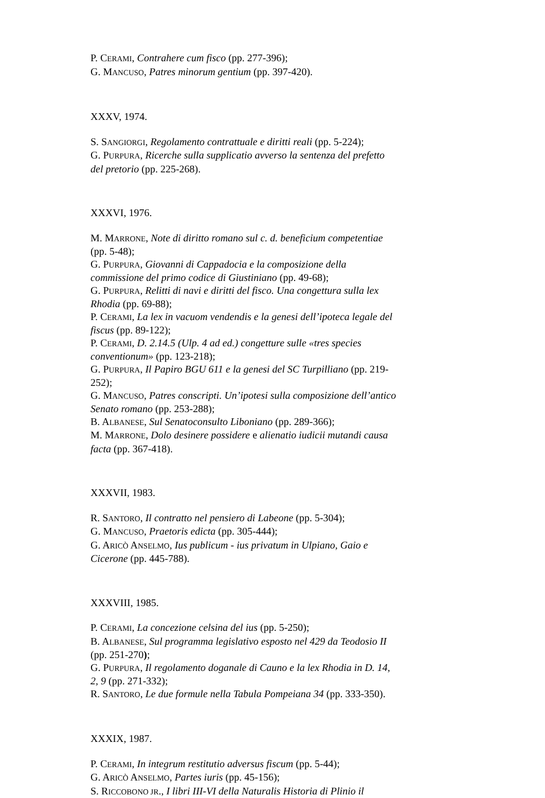P. CERAMI, Contrahere cum fisco (pp. 277-396);
G. MANCUSO, Patres minorum gentium (pp. 397-420).
XXXV, 1974.
S. SANGIORGI, Regolamento contrattuale e diritti reali (pp. 5-224);
G. PURPURA, Ricerche sulla supplicatio avverso la sentenza del prefetto del pretorio (pp. 225-268).
XXXVI, 1976.
M. MARRONE, Note di diritto romano sul c. d. beneficium competentiae (pp. 5-48);
G. PURPURA, Giovanni di Cappadocia e la composizione della commissione del primo codice di Giustiniano (pp. 49-68);
G. PURPURA, Relitti di navi e diritti del fisco. Una congettura sulla lex Rhodia (pp. 69-88);
P. CERAMI, La lex in vacuom vendendis e la genesi dell’ipoteca legale del fiscus (pp. 89-122);
P. CERAMI, D. 2.14.5 (Ulp. 4 ad ed.) congetture sulle «tres species conventionum» (pp. 123-218);
G. PURPURA, Il Papiro BGU 611 e la genesi del SC Turpilliano (pp. 219-252);
G. MANCUSO, Patres conscripti. Un’ipotesi sulla composizione dell’antico Senato romano (pp. 253-288);
B. ALBANESE, Sul Senatoconsulto Liboniano (pp. 289-366);
M. MARRONE, Dolo desinere possidere e alienatio iudicii mutandi causa facta (pp. 367-418).
XXXVII, 1983.
R. SANTORO, Il contratto nel pensiero di Labeone (pp. 5-304);
G. MANCUSO, Praetoris edicta (pp. 305-444);
G. ARICÒ ANSELMO, Ius publicum - ius privatum in Ulpiano, Gaio e Cicerone (pp. 445-788).
XXXVIII, 1985.
P. CERAMI, La concezione celsina del ius (pp. 5-250);
B. ALBANESE, Sul programma legislativo esposto nel 429 da Teodosio II (pp. 251-270);
G. PURPURA, Il regolamento doganale di Cauno e la lex Rhodia in D. 14, 2, 9 (pp. 271-332);
R. SANTORO, Le due formule nella Tabula Pompeiana 34 (pp. 333-350).
XXXIX, 1987.
P. CERAMI, In integrum restitutio adversus fiscum (pp. 5-44);
G. ARICÒ ANSELMO, Partes iuris (pp. 45-156);
S. RICCOBONO JR., I libri III-VI della Naturalis Historia di Plinio il